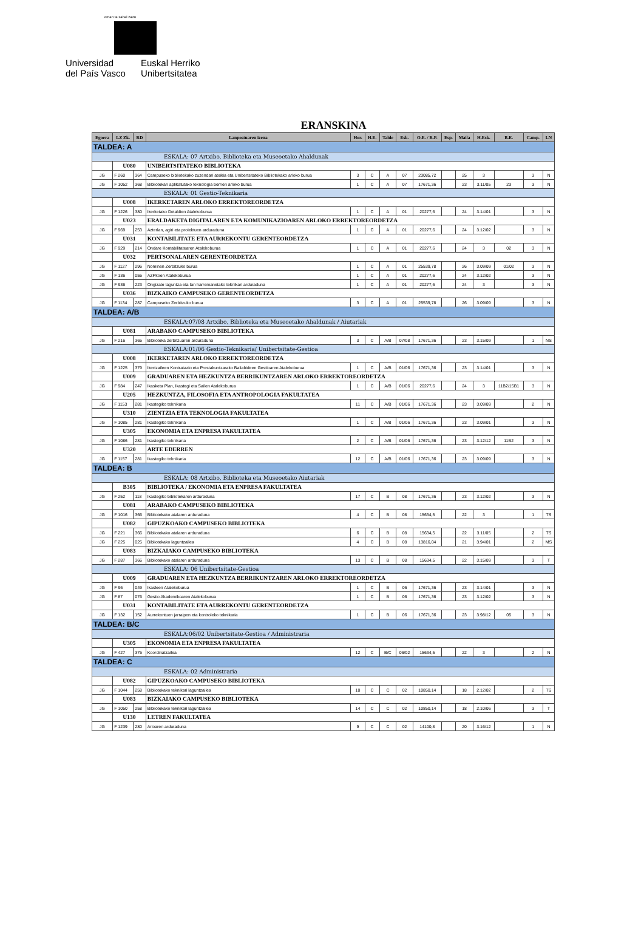eman ta zabal zazu
Universidad
del País Vasco
Euskal Herriko
Unibertsitatea
| | ERANSKINA | | | | | | | | | | | | | |
| Egoera | LZ Zk. | RD | Lanpostuaren izena | Hor. | H.E. | Talde | Esk. | O.E. / R.P. | Esp. | Maila | H.Esk. | B.E. | Camp. | LN |
| TALDEA: A | | | | | | | | | | | | | | |
| ESKALA: 07 Artxibo, Biblioteka eta Museoetako Ahaldunak | | | | | | | | | | | | | | |
| | U080 | | UNIBERTSITATEKO BIBLIOTEKA | | | | | | | | | | | |
| JG | F 260 | 364 | Campuseko bibliotekako zuzendari atxikia eta Unibertsitateko Bibliotekako arloko burua | 3 | C | A | 07 | 23085,72 | | 25 | 3 | | 3 | N |
| JG | F 1052 | 368 | Bibliotekari aplikatutako teknologia berrien arloko burua | 1 | C | A | 07 | 17671,36 | | 23 | 3.11/05 | 23 | 3 | N |
| ESKALA: 01 Gestio-Teknikaria | | | | | | | | | | | | | | |
| | U008 | | IKERKETAREN ARLOKO ERREKTOREORDETZA | | | | | | | | | | | |
| JG | F 1226 | 380 | Ikerketako Deialdien Atalekoburua | 1 | C | A | 01 | 20277,6 | | 24 | 3.14/01 | | 3 | N |
| | U023 | | ERALDAKETA DIGITALAREN ETA KOMUNIKAZIOAREN ARLOKO ERREKTOREORDETZA | | | | | | | | | | | |
| JG | F 969 | 253 | Azterlan, agiri eta proiektuen arduraduna | 1 | C | A | 01 | 20277,6 | | 24 | 3.12/02 | | 3 | N |
| | U031 | | KONTABILITATE ETA AURREKONTU GERENTEORDETZA | | | | | | | | | | | |
| JG | F 929 | 214 | Ondare Kontabilitatearen Atalekoburua | 1 | C | A | 01 | 20277,6 | | 24 | 3 | 02 | 3 | N |
| | U032 | | PERTSONALAREN GERENTEORDETZA | | | | | | | | | | | |
| JG | F 1127 | 296 | Nominen Zerbitzuko burua | 1 | C | A | 01 | 25539,78 | | 26 | 3.09/09 | 01/02 | 3 | N |
| JG | F 136 | 055 | AZPkoen Atalekoburua | 1 | C | A | 01 | 20277,6 | | 24 | 3.12/02 | | 3 | N |
| JG | F 936 | 223 | Ongizate laguntza eta lan harremanetako teknikari arduraduna | 1 | C | A | 01 | 20277,6 | | 24 | 3 | | 3 | N |
| | U036 | | BIZKAIKO CAMPUSEKO GERENTEORDETZA | | | | | | | | | | | |
| JG | F 1134 | 287 | Campuseko Zerbitzuko burua | 3 | C | A | 01 | 25539,78 | | 26 | 3.09/09 | | 3 | N |
| TALDEA: A/B | | | | | | | | | | | | | | |
| ESKALA:07/08 Artxibo, Biblioteka eta Museoetako Ahaldunak / Aiutariak | | | | | | | | | | | | | | |
| | U081 | | ARABAKO CAMPUSEKO BIBLIOTEKA | | | | | | | | | | | |
| JG | F 216 | 365 | Biblioteka zerbitzuaren arduraduna | 3 | C | A/B | 07/08 | 17671,36 | | 23 | 3.15/09 | | 1 | NS |
| ESKALA:01/06 Gestio-Teknikaria/ Unibertsitate-Gestioa | | | | | | | | | | | | | | |
| | U008 | | IKERKETAREN ARLOKO ERREKTOREORDETZA | | | | | | | | | | | |
| JG | F 1225 | 379 | Ikertzaileen Kontratazio eta Prestakuntzarako Baliabideen Gestioaren Atalekoburua | 1 | C | A/B | 01/06 | 17671,36 | | 23 | 3.14/01 | | 3 | N |
| | U009 | | GRADUAREN ETA HEZKUNTZA BERRIKUNTZAREN ARLOKO ERREKTOREORDETZA | | | | | | | | | | | |
| JG | F 984 | 247 | Ikasketa Plan, Ikastegi eta Sailen Atalekoburua | 1 | C | A/B | 01/06 | 20277,6 | | 24 | 3 | 11B2/15B1 | 3 | N |
| | U205 | | HEZKUNTZA, FILOSOFIA ETA ANTROPOLOGIA FAKULTATEA | | | | | | | | | | | |
| JG | F 1153 | 281 | Ikastegiko teknikaria | 11 | C | A/B | 01/06 | 17671,36 | | 23 | 3.09/09 | | 2 | N |
| | U310 | | ZIENTZIA ETA TEKNOLOGIA FAKULTATEA | | | | | | | | | | | |
| JG | F 1085 | 281 | Ikastegiko teknikaria | 1 | C | A/B | 01/06 | 17671,36 | | 23 | 3.09/01 | | 3 | N |
| | U305 | | EKONOMIA ETA ENPRESA FAKULTATEA | | | | | | | | | | | |
| JG | F 1086 | 281 | Ikastegiko teknikaria | 2 | C | A/B | 01/06 | 17671,36 | | 23 | 3.12/12 | 11B2 | 3 | N |
| | U320 | | ARTE EDERREN | | | | | | | | | | | |
| JG | F 1157 | 281 | Ikastegiko teknikaria | 12 | C | A/B | 01/06 | 17671,36 | | 23 | 3.09/09 | | 3 | N |
| TALDEA: B | | | | | | | | | | | | | | |
| ESKALA: 08 Artxibo, Biblioteka eta Museoetako Aiutariak | | | | | | | | | | | | | | |
| | B305 | | BIBLIOTEKA / EKONOMIA ETA ENPRESA FAKULTATEA | | | | | | | | | | | |
| JG | F 252 | 118 | Ikastegiko bibliotekaren arduraduna | 17 | C | B | 08 | 17671,36 | | 23 | 3.12/02 | | 3 | N |
| | U081 | | ARABAKO CAMPUSEKO BIBLIOTEKA | | | | | | | | | | | |
| JG | F 1016 | 366 | Bibliotekako atalaren arduraduna | 4 | C | B | 08 | 15634,5 | | 22 | 3 | | 1 | TS |
| | U082 | | GIPUZKOAKO CAMPUSEKO BIBLIOTEKA | | | | | | | | | | | |
| JG | F 221 | 366 | Bibliotekako atalaren arduraduna | 6 | C | B | 08 | 15634,5 | | 22 | 3.11/05 | | 2 | TS |
| JG | F 225 | 025 | Bibliotekako laguntzailea | 4 | C | B | 08 | 13816,04 | | 21 | 3.94/01 | | 2 | MS |
| | U083 | | BIZKAIAKO CAMPUSEKO BIBLIOTEKA | | | | | | | | | | | |
| JG | F 287 | 366 | Bibliotekako atalaren arduraduna | 13 | C | B | 08 | 15634,5 | | 22 | 3.15/09 | | 3 | T |
| ESKALA: 06 Unibertsitate-Gestioa | | | | | | | | | | | | | | |
| | U009 | | GRADUAREN ETA HEZKUNTZA BERRIKUNTZAREN ARLOKO ERREKTOREORDETZA | | | | | | | | | | | |
| JG | F 96 | 049 | Ikasleen Atalekoburua | 1 | C | B | 06 | 17671,36 | | 23 | 3.14/01 | | 3 | N |
| JG | F 87 | 076 | Gestio Akademikoaren Atalekoburua | 1 | C | B | 06 | 17671,36 | | 23 | 3.12/02 | | 3 | N |
| | U031 | | KONTABILITATE ETA AURREKONTU GERENTEORDETZA | | | | | | | | | | | |
| JG | F 132 | 152 | Aurrekontuen jarraipen eta kontroleko teknikaria | 1 | C | B | 06 | 17671,36 | | 23 | 3.98/12 | 05 | 3 | N |
| TALDEA: B/C | | | | | | | | | | | | | | |
| ESKALA:06/02 Unibertsitate-Gestioa / Administraria | | | | | | | | | | | | | | |
| | U305 | | EKONOMIA ETA ENPRESA FAKULTATEA | | | | | | | | | | | |
| JG | F 427 | 375 | Koordinatzailea | 12 | C | B/C | 06/02 | 15634,5 | | 22 | 3 | | 2 | N |
| TALDEA: C | | | | | | | | | | | | | | |
| ESKALA: 02 Administraria | | | | | | | | | | | | | | |
| | U082 | | GIPUZKOAKO CAMPUSEKO BIBLIOTEKA | | | | | | | | | | | |
| JG | F 1044 | 258 | Bibliotekako teknikari laguntzailea | 10 | C | C | 02 | 10850,14 | | 18 | 2.12/02 | | 2 | TS |
| | U083 | | BIZKAIAKO CAMPUSEKO BIBLIOTEKA | | | | | | | | | | | |
| JG | F 1050 | 258 | Bibliotekako teknikari laguntzailea | 14 | C | C | 02 | 10850,14 | | 18 | 2.10/06 | | 3 | T |
| | U130 | | LETREN FAKULTATEA | | | | | | | | | | | |
| JG | F 1239 | 280 | Arloaren arduraduna | 9 | C | C | 02 | 14100,8 | | 20 | 3.16/12 | | 1 | N |